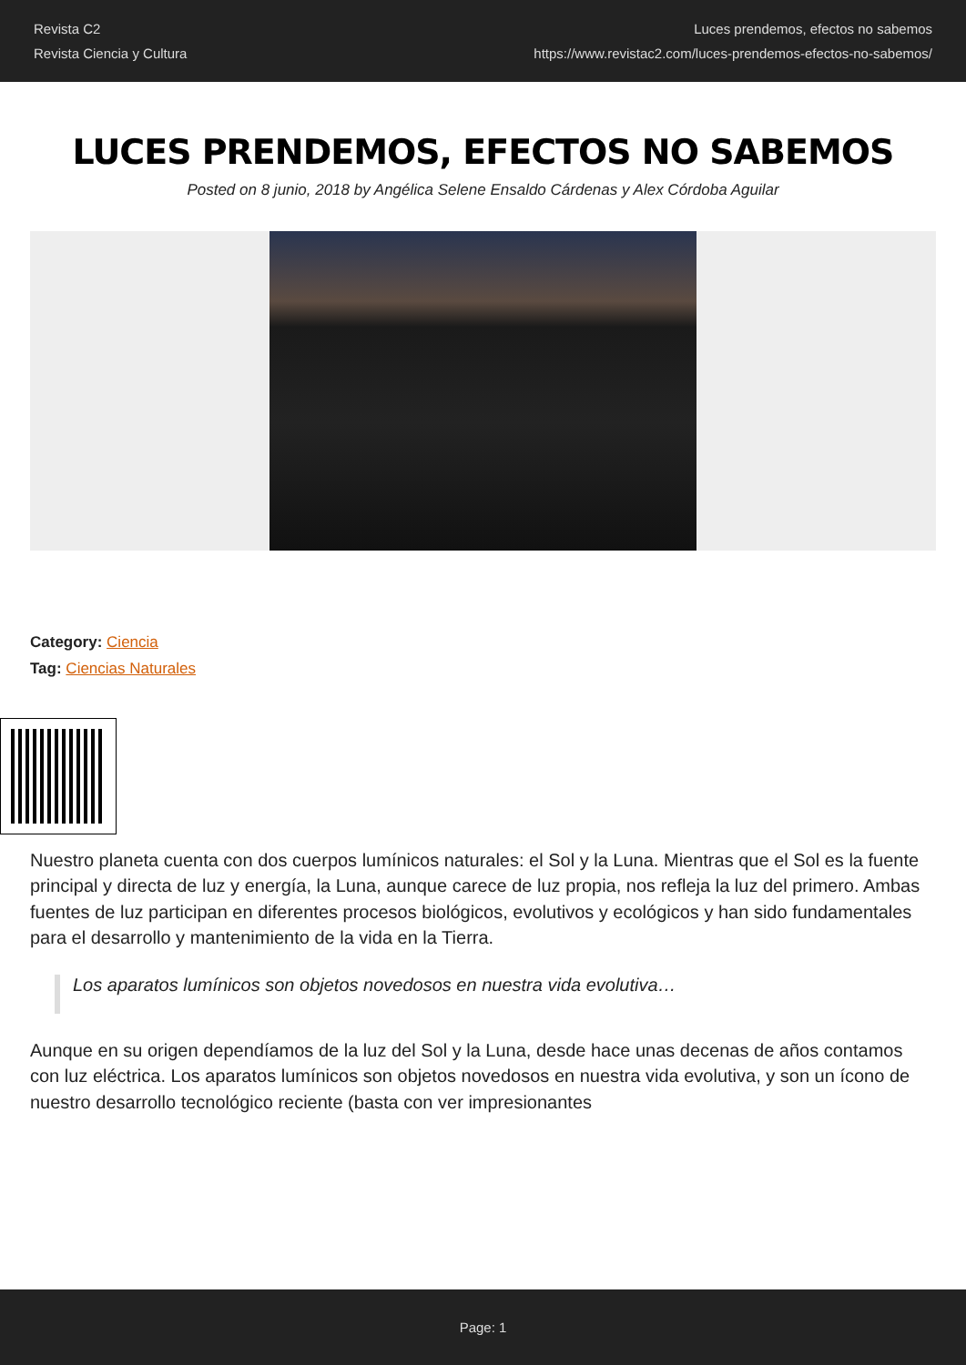Revista C2
Revista Ciencia y Cultura
Luces prendemos, efectos no sabemos
https://www.revistac2.com/luces-prendemos-efectos-no-sabemos/
LUCES PRENDEMOS, EFECTOS NO SABEMOS
Posted on 8 junio, 2018 by Angélica Selene Ensaldo Cárdenas y Alex Córdoba Aguilar
Category: Ciencia
Tag: Ciencias Naturales
Nuestro planeta cuenta con dos cuerpos lumínicos naturales: el Sol y la Luna. Mientras que el Sol es la fuente principal y directa de luz y energía, la Luna, aunque carece de luz propia, nos refleja la luz del primero. Ambas fuentes de luz participan en diferentes procesos biológicos, evolutivos y ecológicos y han sido fundamentales para el desarrollo y mantenimiento de la vida en la Tierra.
Los aparatos lumínicos son objetos novedosos en nuestra vida evolutiva…
Aunque en su origen dependíamos de la luz del Sol y la Luna, desde hace unas decenas de años contamos con luz eléctrica. Los aparatos lumínicos son objetos novedosos en nuestra vida evolutiva, y son un ícono de nuestro desarrollo tecnológico reciente (basta con ver impresionantes
Page: 1